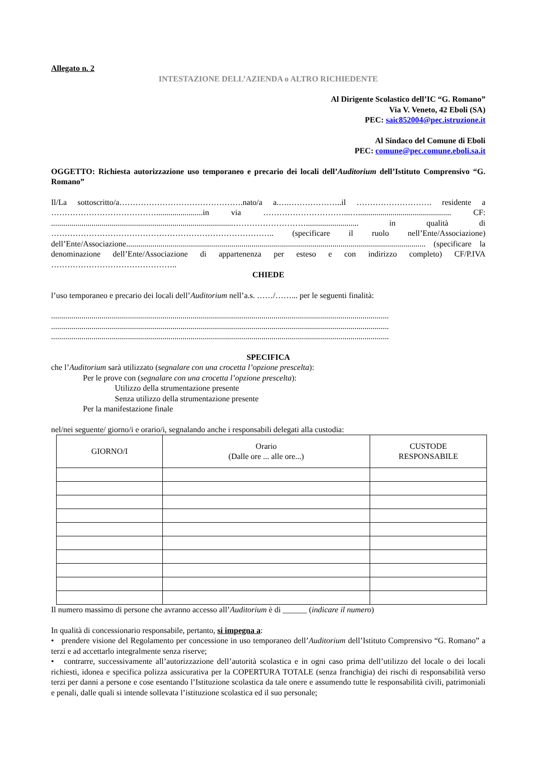Allegato n. 2
INTESTAZIONE DELL’AZIENDA o ALTRO RICHIEDENTE
Al Dirigente Scolastico dell’IC “G. Romano”
Via V. Veneto, 42 Eboli (SA)
PEC: saic852004@pec.istruzione.it
Al Sindaco del Comune di Eboli
PEC: comune@pec.comune.eboli.sa.it
OGGETTO: Richiesta autorizzazione uso temporaneo e precario dei locali dell’Auditorium dell’Istituto Comprensivo “G. Romano”
Il/La sottoscritto/a……………………………………….nato/a a.….………………..il ………………………. residente a ………………………………….......................in via …………………………...….............................................. CF: ..........................................................................................……………………….......................... in qualità di ……………………………………………………………………….. (specificare il ruolo nell’Ente/Associazione) dell’Ente/Associazione.................................................................................................................................................... (specificare la denominazione dell’Ente/Associazione di appartenenza per esteso e con indirizzo completo) CF/P.IVA ………………………………………..
CHIEDE
l’uso temporaneo e precario dei locali dell’Auditorium nell’a.s. ……/……... per le seguenti finalità:
.......................................................................................................................................................................
.......................................................................................................................................................................
.......................................................................................................................................................................
SPECIFICA
che l’Auditorium sarà utilizzato (segnalare con una crocetta l’opzione prescelta):
Per le prove con (segnalare con una crocetta l’opzione prescelta):
Utilizzo della strumentazione presente
Senza utilizzo della strumentazione presente
Per la manifestazione finale
nel/nei seguente/ giorno/i e orario/i, segnalando anche i responsabili delegati alla custodia:
| GIORNO/I | Orario (Dalle ore ... alle ore...) | CUSTODE RESPONSABILE |
| --- | --- | --- |
Il numero massimo di persone che avranno accesso all’Auditorium è di ______ (indicare il numero)
In qualità di concessionario responsabile, pertanto, si impegna a:
• prendere visione del Regolamento per concessione in uso temporaneo dell’Auditorium dell’Istituto Comprensivo “G. Romano” a terzi e ad accettarlo integralmente senza riserve;
• contrarre, successivamente all’autorizzazione dell’autorità scolastica e in ogni caso prima dell’utilizzo del locale o dei locali richiesti, idonea e specifica polizza assicurativa per la COPERTURA TOTALE (senza franchigia) dei rischi di responsabilità verso terzi per danni a persone e cose esentando l’Istituzione scolastica da tale onere e assumendo tutte le responsabilità civili, patrimoniali e penali, dalle quali si intende sollevata l’istituzione scolastica ed il suo personale;